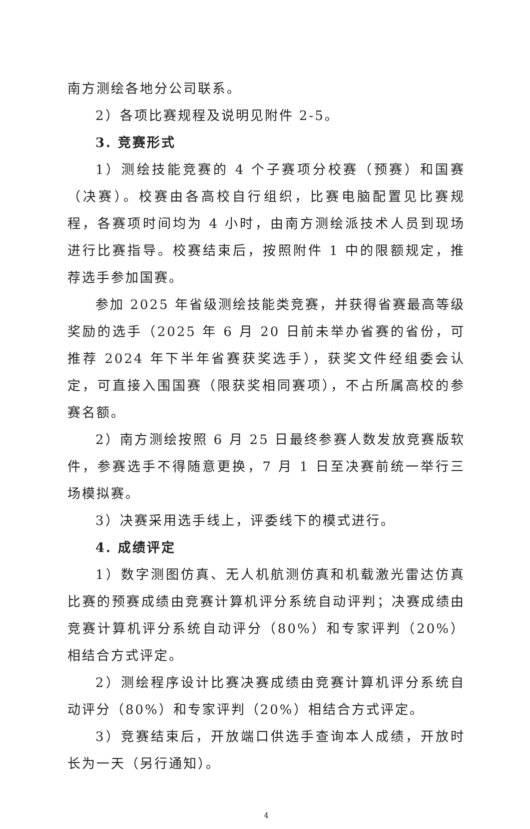南方测绘各地分公司联系。
2）各项比赛规程及说明见附件 2-5。
3. 竞赛形式
1）测绘技能竞赛的 4 个子赛项分校赛（预赛）和国赛（决赛）。校赛由各高校自行组织，比赛电脑配置见比赛规程，各赛项时间均为 4 小时，由南方测绘派技术人员到现场进行比赛指导。校赛结束后，按照附件 1 中的限额规定，推荐选手参加国赛。
参加 2025 年省级测绘技能类竞赛，并获得省赛最高等级奖励的选手（2025 年 6 月 20 日前未举办省赛的省份，可推荐 2024 年下半年省赛获奖选手），获奖文件经组委会认定，可直接入围国赛（限获奖相同赛项），不占所属高校的参赛名额。
2）南方测绘按照 6 月 25 日最终参赛人数发放竞赛版软件，参赛选手不得随意更换，7 月 1 日至决赛前统一举行三场模拟赛。
3）决赛采用选手线上，评委线下的模式进行。
4. 成绩评定
1）数字测图仿真、无人机航测仿真和机载激光雷达仿真比赛的预赛成绩由竞赛计算机评分系统自动评判；决赛成绩由竞赛计算机评分系统自动评分（80%）和专家评判（20%）相结合方式评定。
2）测绘程序设计比赛决赛成绩由竞赛计算机评分系统自动评分（80%）和专家评判（20%）相结合方式评定。
3）竞赛结束后，开放端口供选手查询本人成绩，开放时长为一天（另行通知）。
4